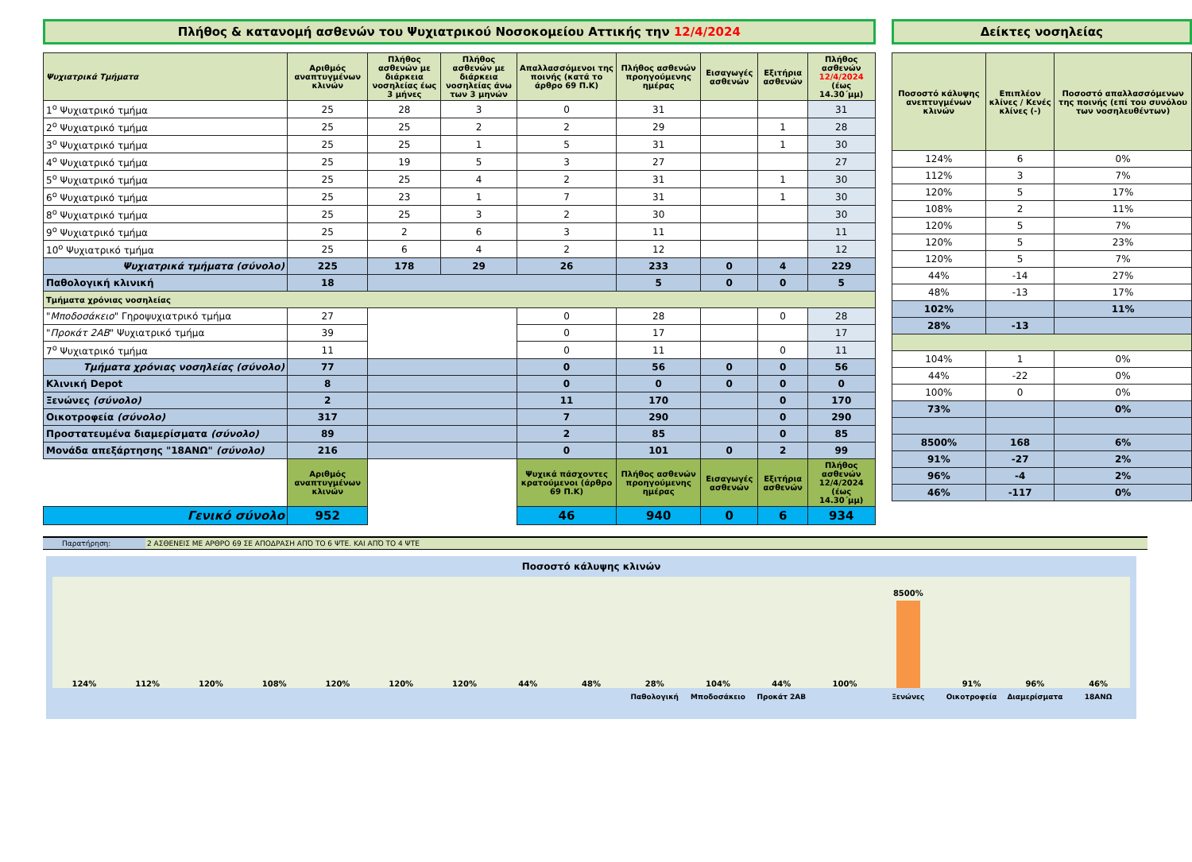Πλήθος & κατανομή ασθενών του Ψυχιατρικού Νοσοκομείου Αττικής την 12/4/2024
| Ψυχιατρικά Τμήματα | Αριθμός αναπτυγμένων κλινών | Πλήθος ασθενών με διάρκεια νοσηλείας έως 3 μήνες | Πλήθος ασθενών με διάρκεια νοσηλείας άνω των 3 μηνών | Απαλλασσόμενοι της ποινής (κατά το άρθρο 69 Π.Κ) | Πλήθος ασθενών προηγούμενης ημέρας | Εισαγωγές ασθενών | Εξιτήρια ασθενών | Πλήθος ασθενών 12/4/2024 (έως 14.30΄μμ) |
| --- | --- | --- | --- | --- | --- | --- | --- | --- |
| 1<sup>ο</sup> Ψυχιατρικό τμήμα | 25 | 28 | 3 | 0 | 31 | | | 31 |
| 2<sup>ο</sup> Ψυχιατρικό τμήμα | 25 | 25 | 2 | 2 | 29 | | 1 | 28 |
| 3<sup>ο</sup> Ψυχιατρικό τμήμα | 25 | 25 | 1 | 5 | 31 | | 1 | 30 |
| 4<sup>ο</sup> Ψυχιατρικό τμήμα | 25 | 19 | 5 | 3 | 27 | | | 27 |
| 5<sup>ο</sup> Ψυχιατρικό τμήμα | 25 | 25 | 4 | 2 | 31 | | 1 | 30 |
| 6<sup>ο</sup> Ψυχιατρικό τμήμα | 25 | 23 | 1 | 7 | 31 | | 1 | 30 |
| 8<sup>ο</sup> Ψυχιατρικό τμήμα | 25 | 25 | 3 | 2 | 30 | | | 30 |
| 9<sup>ο</sup> Ψυχιατρικό τμήμα | 25 | 2 | 6 | 3 | 11 | | | 11 |
| 10<sup>ο</sup> Ψυχιατρικό τμήμα | 25 | 6 | 4 | 2 | 12 | | | 12 |
| Ψυχιατρικά τμήματα (σύνολο) | 225 | 178 | 29 | 26 | 233 | 0 | 4 | 229 |
| Παθολογική κλινική | 18 | | | | 5 | 0 | 0 | 5 |
| Τμήματα χρόνιας νοσηλείας | | | | | | | | |
| " Μποδοσάκειο " Γηροψυχιατρικό τμήμα | 27 | | | 0 | 28 | | 0 | 28 |
| " Προκάτ 2ΑΒ " Ψυχιατρικό τμήμα | 39 | | | 0 | 17 | | | 17 |
| 7<sup>ο</sup> Ψυχιατρικό τμήμα | 11 | | | 0 | 11 | | 0 | 11 |
| Τμήματα χρόνιας νοσηλείας (σύνολο) | 77 | | | 0 | 56 | 0 | 0 | 56 |
| Κλινική Depot | 8 | | | 0 | 0 | 0 | 0 | 0 |
| Ξενώνες (σύνολο) | 2 | | | 11 | 170 | | 0 | 170 |
| Οικοτροφεία (σύνολο) | 317 | | | 7 | 290 | | 0 | 290 |
| Προστατευμένα διαμερίσματα (σύνολο) | 89 | | | 2 | 85 | | 0 | 85 |
| Μονάδα απεξάρτησης "18ΑΝΩ" (σύνολο) | 216 | | | 0 | 101 | 0 | 2 | 99 |
| | Αριθμός αναπτυγμένων κλινών | | | Ψυχικά πάσχοντες κρατούμενοι (άρθρο 69 Π.Κ) | Πλήθος ασθενών προηγούμενης ημέρας | Εισαγωγές ασθενών | Εξιτήρια ασθενών | Πλήθος ασθενών 12/4/2024 (έως 14.30΄μμ) |
| Γενικό σύνολο | 952 | | | 46 | 940 | 0 | 6 | 934 |
Δείκτες νοσηλείας
| Ποσοστό κάλυψης ανεπτυγμένων κλινών | Επιπλέον κλίνες / Κενές κλίνες (-) | Ποσοστό απαλλασσόμενων της ποινής (επί του συνόλου των νοσηλευθέντων) |
| --- | --- | --- |
| 124% | 6 | 0% |
| 112% | 3 | 7% |
| 120% | 5 | 17% |
| 108% | 2 | 11% |
| 120% | 5 | 7% |
| 120% | 5 | 23% |
| 120% | 5 | 7% |
| 44% | -14 | 27% |
| 48% | -13 | 17% |
| 102% | | 11% |
| 28% | -13 | |
| 104% | 1 | 0% |
| 44% | -22 | 0% |
| 100% | 0 | 0% |
| 73% | | 0% |
| 8500% | 168 | 6% |
| 91% | -27 | 2% |
| 96% | -4 | 2% |
| 46% | -117 | 0% |
Παρατήρηση: 2 ΑΣΘΕΝΕΙΣ ΜΕ ΑΡΘΡΟ 69 ΣΕ ΑΠΟΔΡΑΣΗ ΑΠΌ ΤΟ 6 ΨΤΕ. ΚΑΙ ΑΠΌ ΤΟ 4 ΨΤΕ
Ποσοστό κάλυψης κλινών
124%
112%
120%
108%
120%
120%
120%
44%
48%
28%
104%
44%
100%
8500%
91%
96%
46%
Παθολογική Μποδοσάκειο Προκάτ 2ΑΒ Ξενώνες Οικοτροφεία Διαμερίσματα 18ΑΝΩ